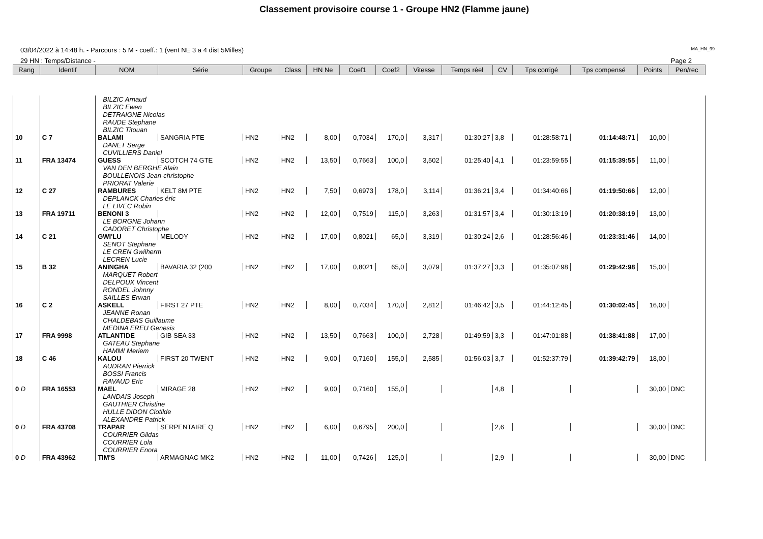Classement provisoire course 1 - Groupe HN2 (Flamme jaune)
03/04/2022 à 14:48 h. - Parcours : 5 M - coeff.: 1 (vent NE 3 a 4 dist 5Milles) MA_HN_99
29 HN : Temps/Distance - Page 2
| Rang | Identif | NOM | Série | Groupe | Class | HN Ne | Coef1 | Coef2 | Vitesse | Temps réel | CV | Tps corrigé | Tps compensé | Points | Pen/rec |
| --- | --- | --- | --- | --- | --- | --- | --- | --- | --- | --- | --- | --- | --- | --- | --- |
| | | BILZIC Arnaud BILZIC Ewen DETRAIGNE Nicolas RAUDE Stephane BILZIC Titouan | | | | | | | | | | | | | |
| 10 | C 7 | BALAMI | SANGRIA PTE | HN2 | HN2 | 8,00 | 0,7034 | 170,0 | 3,317 | 01:30:27 | 3,8 | 01:28:58:71 | 01:14:48:71 | 10,00 | |
| | | DANET Serge CUVILLIERS Daniel | | | | | | | | | | | | | |
| 11 | FRA 13474 | GUESS | SCOTCH 74 GTE | HN2 | HN2 | 13,50 | 0,7663 | 100,0 | 3,502 | 01:25:40 | 4,1 | 01:23:59:55 | 01:15:39:55 | 11,00 | |
| | | VAN DEN BERGHE Alain BOULLENOIS Jean-christophe PRIORAT Valerie | | | | | | | | | | | | | |
| 12 | C 27 | RAMBURES | KELT 8M PTE | HN2 | HN2 | 7,50 | 0,6973 | 178,0 | 3,114 | 01:36:21 | 3,4 | 01:34:40:66 | 01:19:50:66 | 12,00 | |
| | | DEPLANCK Charles éric LE LIVEC Robin | | | | | | | | | | | | | |
| 13 | FRA 19711 | BENONI 3 | | HN2 | HN2 | 12,00 | 0,7519 | 115,0 | 3,263 | 01:31:57 | 3,4 | 01:30:13:19 | 01:20:38:19 | 13,00 | |
| | | LE BORGNE Johann CADORET Christophe | | | | | | | | | | | | | |
| 14 | C 21 | GWI'LU | MELODY | HN2 | HN2 | 17,00 | 0,8021 | 65,0 | 3,319 | 01:30:24 | 2,6 | 01:28:56:46 | 01:23:31:46 | 14,00 | |
| | | SENOT Stephane LE CREN Gwilherm LECREN Lucie | | | | | | | | | | | | | |
| 15 | B 32 | ANINGHA | BAVARIA 32 (200 | HN2 | HN2 | 17,00 | 0,8021 | 65,0 | 3,079 | 01:37:27 | 3,3 | 01:35:07:98 | 01:29:42:98 | 15,00 | |
| | | MARQUET Robert DELPOUX Vincent RONDEL Johnny SAILLES Erwan | | | | | | | | | | | | | |
| 16 | C 2 | ASKELL | FIRST 27 PTE | HN2 | HN2 | 8,00 | 0,7034 | 170,0 | 2,812 | 01:46:42 | 3,5 | 01:44:12:45 | 01:30:02:45 | 16,00 | |
| | | JEANNE Ronan CHALDEBAS Guillaume MEDINA EREU Genesis | | | | | | | | | | | | | |
| 17 | FRA 9998 | ATLANTIDE | GIB SEA 33 | HN2 | HN2 | 13,50 | 0,7663 | 100,0 | 2,728 | 01:49:59 | 3,3 | 01:47:01:88 | 01:38:41:88 | 17,00 | |
| | | GATEAU Stephane HAMMI Meriem | | | | | | | | | | | | | |
| 18 | C 46 | KALOU | FIRST 20 TWENT | HN2 | HN2 | 9,00 | 0,7160 | 155,0 | 2,585 | 01:56:03 | 3,7 | 01:52:37:79 | 01:39:42:79 | 18,00 | |
| | | AUDRAN Pierrick BOSSI Francis RAVAUD Eric | | | | | | | | | | | | | |
| 0 D | FRA 16553 | MAEL | MIRAGE 28 | HN2 | HN2 | 9,00 | 0,7160 | 155,0 | | | 4,8 | | | 30,00 | DNC |
| | | LANDAIS Joseph GAUTHIER Christine HULLE DIDON Clotilde ALEXANDRE Patrick | | | | | | | | | | | | | |
| 0 D | FRA 43708 | TRAPAR | SERPENTAIRE Q | HN2 | HN2 | 6,00 | 0,6795 | 200,0 | | | 2,6 | | | 30,00 | DNC |
| | | COURRIER Gildas COURRIER Lola COURRIER Enora | | | | | | | | | | | | | |
| 0 D | FRA 43962 | TIM'S | ARMAGNAC MK2 | HN2 | HN2 | 11,00 | 0,7426 | 125,0 | | | 2,9 | | | 30,00 | DNC |